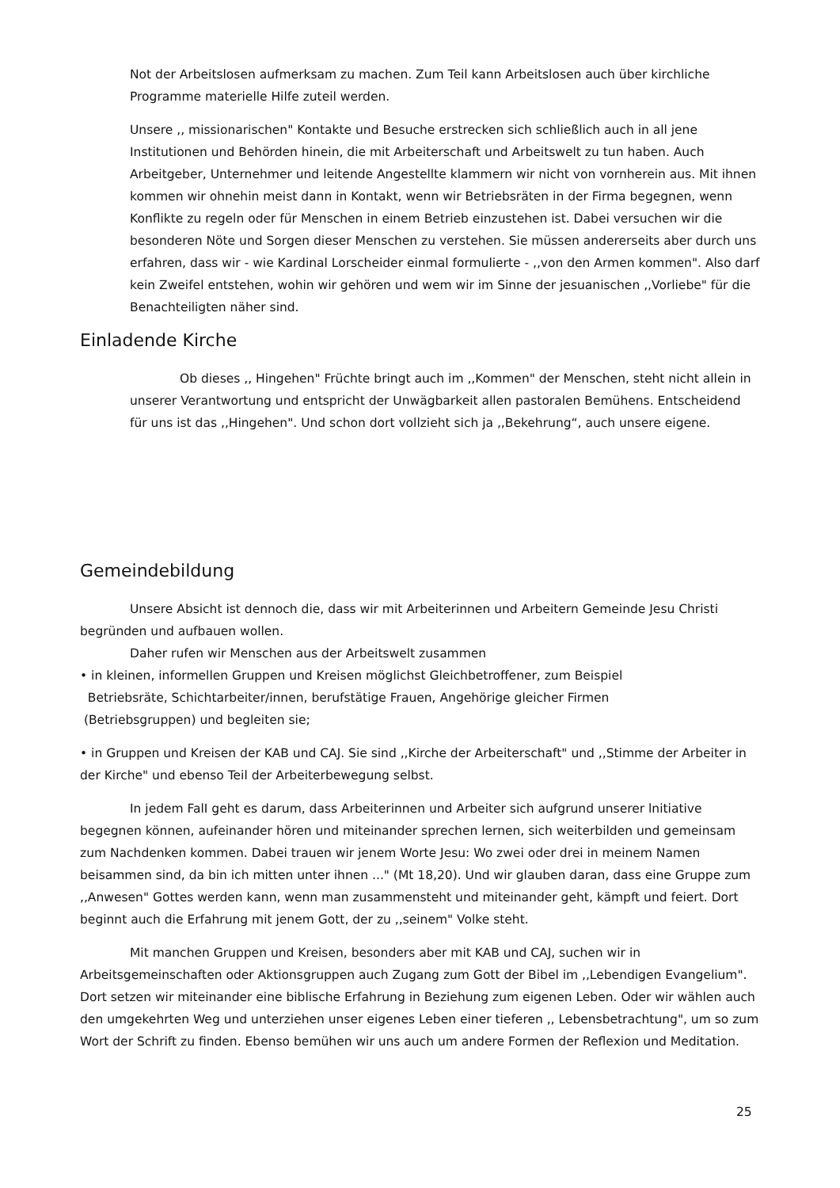Not der Arbeitslosen aufmerksam zu machen. Zum Teil kann Arbeitslosen auch über kirchliche Programme materielle Hilfe zuteil werden.
Unsere ,, missionarischen" Kontakte und Besuche erstrecken sich schließlich auch in all jene Institutionen und Behörden hinein, die mit Arbeiterschaft und Arbeitswelt zu tun haben. Auch Arbeitgeber, Unternehmer und leitende Angestellte klammern wir nicht von vornherein aus. Mit ihnen kommen wir ohnehin meist dann in Kontakt, wenn wir Betriebsräten in der Firma begegnen, wenn Konflikte zu regeln oder für Menschen in einem Betrieb einzustehen ist. Dabei versuchen wir die besonderen Nöte und Sorgen dieser Menschen zu verstehen. Sie müssen andererseits aber durch uns erfahren, dass wir - wie Kardinal Lorscheider einmal formulierte - ,,von den Armen kommen". Also darf kein Zweifel entstehen, wohin wir gehören und wem wir im Sinne der jesuanischen ,,Vorliebe" für die Benachteiligten näher sind.
Einladende Kirche
Ob dieses ,, Hingehen" Früchte bringt auch im ,,Kommen" der Menschen, steht nicht allein in unserer Verantwortung und entspricht der Unwägbarkeit allen pastoralen Bemühens. Entscheidend für uns ist das ,,Hingehen". Und schon dort vollzieht sich ja ,,Bekehrung“, auch unsere eigene.
Gemeindebildung
Unsere Absicht ist dennoch die, dass wir mit Arbeiterinnen und Arbeitern Gemeinde Jesu Christi begründen und aufbauen wollen.
Daher rufen wir Menschen aus der Arbeitswelt zusammen
• in kleinen, informellen Gruppen und Kreisen möglichst Gleichbetroffener, zum Beispiel
Betriebsräte, Schichtarbeiter/innen, berufstätige Frauen, Angehörige gleicher Firmen
(Betriebsgruppen) und begleiten sie;
• in Gruppen und Kreisen der KAB und CAJ. Sie sind ,,Kirche der Arbeiterschaft" und ,,Stimme der Arbeiter in der Kirche" und ebenso Teil der Arbeiterbewegung selbst.
In jedem FalI geht es darum, dass Arbeiterinnen und Arbeiter sich aufgrund unserer lnitiative begegnen können, aufeinander hören und miteinander sprechen lernen, sich weiterbilden und gemeinsam zum Nachdenken kommen. Dabei trauen wir jenem Worte Jesu: Wo zwei oder drei in meinem Namen beisammen sind, da bin ich mitten unter ihnen ..." (Mt 18,20). Und wir glauben daran, dass eine Gruppe zum ,,Anwesen" Gottes werden kann, wenn man zusammensteht und miteinander geht, kämpft und feiert. Dort beginnt auch die Erfahrung mit jenem Gott, der zu ,,seinem" Volke steht.
Mit manchen Gruppen und Kreisen, besonders aber mit KAB und CAJ, suchen wir in Arbeitsgemeinschaften oder Aktionsgruppen auch Zugang zum Gott der Bibel im ,,Lebendigen Evangelium". Dort setzen wir miteinander eine biblische Erfahrung in Beziehung zum eigenen Leben. Oder wir wählen auch den umgekehrten Weg und unterziehen unser eigenes Leben einer tieferen ,, Lebensbetrachtung", um so zum Wort der Schrift zu finden. Ebenso bemühen wir uns auch um andere Formen der Reflexion und Meditation.
25